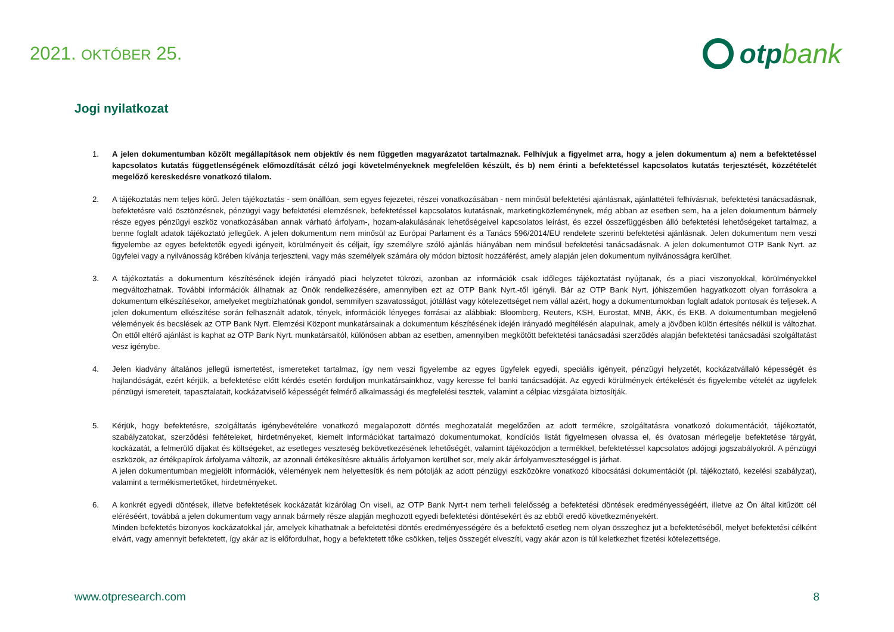2021. OKTÓBER 25.
otp bank
Jogi nyilatkozat
1. A jelen dokumentumban közölt megállapítások nem objektív és nem független magyarázatot tartalmaznak. Felhívjuk a figyelmet arra, hogy a jelen dokumentum a) nem a befektetéssel kapcsolatos kutatás függetlenségének előmozdítását célzó jogi követelményeknek megfelelően készült, és b) nem érinti a befektetéssel kapcsolatos kutatás terjesztését, közzétételét megelőző kereskedésre vonatkozó tilalom.
2. A tájékoztatás nem teljes körű. Jelen tájékoztatás - sem önállóan, sem egyes fejezetei, részei vonatkozásában - nem minősül befektetési ajánlásnak, ajánlattételi felhívásnak, befektetési tanácsadásnak, befektetésre való ösztönzésnek, pénzügyi vagy befektetési elemzésnek, befektetéssel kapcsolatos kutatásnak, marketingközleménynek, még abban az esetben sem, ha a jelen dokumentum bármely része egyes pénzügyi eszköz vonatkozásában annak várható árfolyam-, hozam-alakulásának lehetőségeivel kapcsolatos leírást, és ezzel összefüggésben álló befektetési lehetőségeket tartalmaz, a benne foglalt adatok tájékoztató jellegűek. A jelen dokumentum nem minősül az Európai Parlament és a Tanács 596/2014/EU rendelete szerinti befektetési ajánlásnak. Jelen dokumentum nem veszi figyelembe az egyes befektetők egyedi igényeit, körülményeit és céljait, így személyre szóló ajánlás hiányában nem minősül befektetési tanácsadásnak. A jelen dokumentumot OTP Bank Nyrt. az ügyfelei vagy a nyilvánosság körében kívánja terjeszteni, vagy más személyek számára oly módon biztosít hozzáférést, amely alapján jelen dokumentum nyilvánosságra kerülhet.
3. A tájékoztatás a dokumentum készítésének idején irányadó piaci helyzetet tükrözi, azonban az információk csak időleges tájékoztatást nyújtanak, és a piaci viszonyokkal, körülményekkel megváltozhatnak. További információk állhatnak az Önök rendelkezésére, amennyiben ezt az OTP Bank Nyrt.-től igényli. Bár az OTP Bank Nyrt. jóhiszeműen hagyatkozott olyan forrásokra a dokumentum elkészítésekor, amelyeket megbízhatónak gondol, semmilyen szavatosságot, jótállást vagy kötelezettséget nem vállal azért, hogy a dokumentumokban foglalt adatok pontosak és teljesek. A jelen dokumentum elkészítése során felhasznált adatok, tények, információk lényeges forrásai az alábbiak: Bloomberg, Reuters, KSH, Eurostat, MNB, ÁKK, és EKB. A dokumentumban megjelenő vélemények és becslések az OTP Bank Nyrt. Elemzési Központ munkatársainak a dokumentum készítésének idején irányadó megítélésén alapulnak, amely a jövőben külön értesítés nélkül is változhat. Ön ettől eltérő ajánlást is kaphat az OTP Bank Nyrt. munkatársaitól, különösen abban az esetben, amennyiben megkötött befektetési tanácsadási szerződés alapján befektetési tanácsadási szolgáltatást vesz igénybe.
4. Jelen kiadvány általános jellegű ismertetést, ismereteket tartalmaz, így nem veszi figyelembe az egyes ügyfelek egyedi, speciális igényeit, pénzügyi helyzetét, kockázatvállaló képességét és hajlandóságát, ezért kérjük, a befektetése előtt kérdés esetén forduljon munkatársainkhoz, vagy keresse fel banki tanácsadóját. Az egyedi körülmények értékelését és figyelembe vételét az ügyfelek pénzügyi ismereteit, tapasztalatait, kockázatviselő képességét felmérő alkalmassági és megfelelési tesztek, valamint a célpiac vizsgálata biztosítják.
5. Kérjük, hogy befektetésre, szolgáltatás igénybevételére vonatkozó megalapozott döntés meghozatalát megelőzően az adott termékre, szolgáltatásra vonatkozó dokumentációt, tájékoztatót, szabályzatokat, szerződési feltételeket, hirdetményeket, kiemelt információkat tartalmazó dokumentumokat, kondíciós listát figyelmesen olvassa el, és óvatosan mérlegelje befektetése tárgyát, kockázatát, a felmerülő díjakat és költségeket, az esetleges veszteség bekövetkezésének lehetőségét, valamint tájékozódjon a termékkel, befektetéssel kapcsolatos adójogi jogszabályokról. A pénzügyi eszközök, az értékpapírok árfolyama változik, az azonnali értékesítésre aktuális árfolyamon kerülhet sor, mely akár árfolyamveszteséggel is járhat.
A jelen dokumentumban megjelölt információk, vélemények nem helyettesítik és nem pótolják az adott pénzügyi eszközökre vonatkozó kibocsátási dokumentációt (pl. tájékoztató, kezelési szabályzat), valamint a termékismertetőket, hirdetményeket.
6. A konkrét egyedi döntések, illetve befektetések kockázatát kizárólag Ön viseli, az OTP Bank Nyrt-t nem terheli felelősség a befektetési döntések eredményességéért, illetve az Ön által kitűzött cél eléréséért, továbbá a jelen dokumentum vagy annak bármely része alapján meghozott egyedi befektetési döntésekért és az ebből eredő következményekért.
Minden befektetés bizonyos kockázatokkal jár, amelyek kihathatnak a befektetési döntés eredményességére és a befektető esetleg nem olyan összeghez jut a befektetéséből, melyet befektetési célként elvárt, vagy amennyit befektetett, így akár az is előfordulhat, hogy a befektetett tőke csökken, teljes összegét elveszíti, vagy akár azon is túl keletkezhet fizetési kötelezettsége.
www.otpresearch.com 8